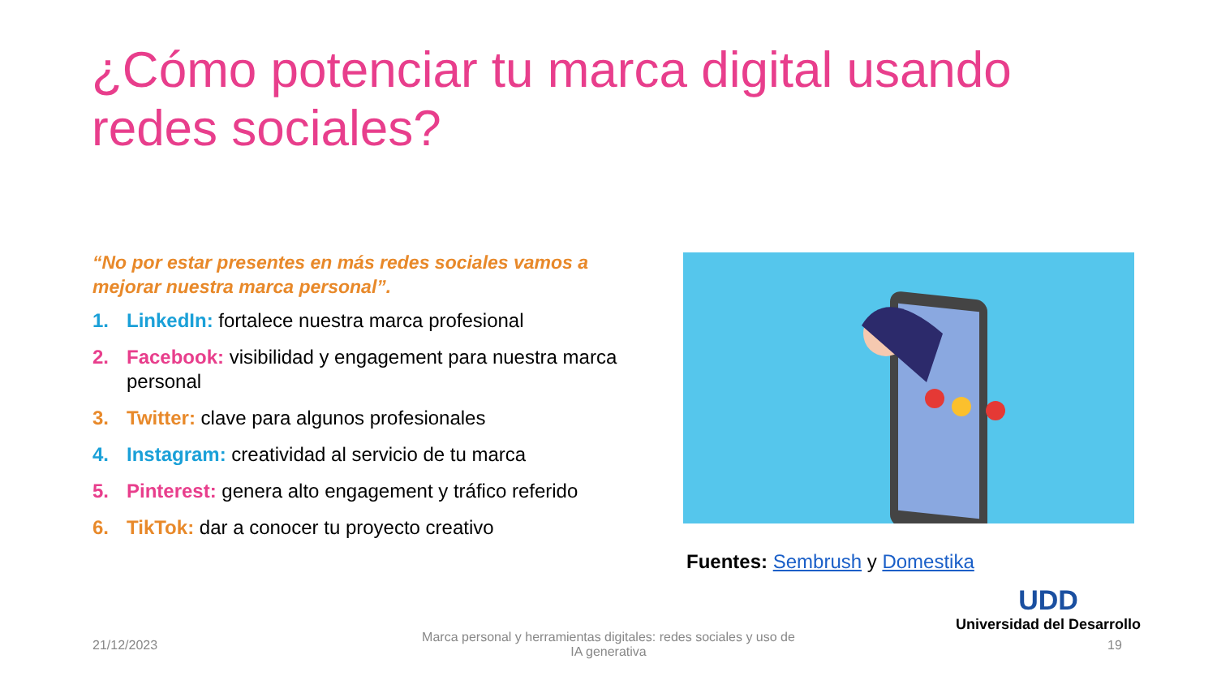¿Cómo potenciar tu marca digital usando redes sociales?
“No por estar presentes en más redes sociales vamos a mejorar nuestra marca personal”.
1. LinkedIn: fortalece nuestra marca profesional
2. Facebook: visibilidad y engagement para nuestra marca personal
3. Twitter: clave para algunos profesionales
4. Instagram: creatividad al servicio de tu marca
5. Pinterest: genera alto engagement y tráfico referido
6. TikTok: dar a conocer tu proyecto creativo
Fuentes: Sembrush y Domestika
UDD
Universidad del Desarrollo
21/12/2023
Marca personal y herramientas digitales: redes sociales y uso de IA generativa
19